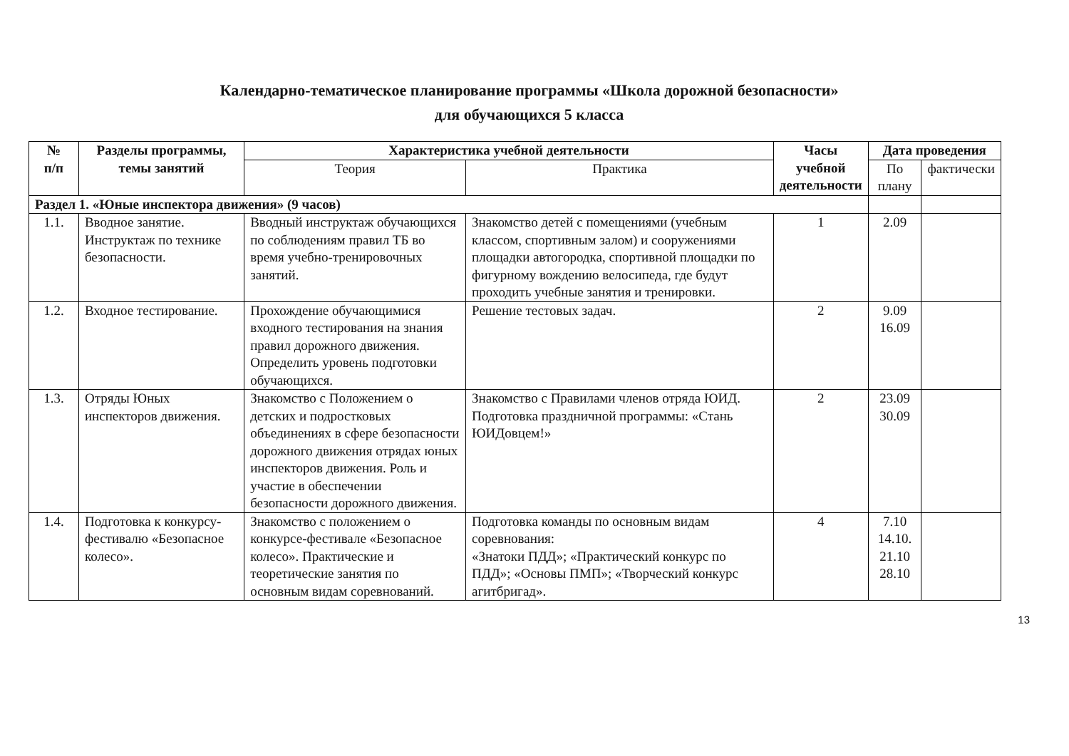Календарно-тематическое планирование программы «Школа дорожной безопасности»
для обучающихся 5 класса
| № п/п | Разделы программы, темы занятий | Характеристика учебной деятельности | | Часы учебной деятельности | Дата проведения | |
| --- | --- | --- | --- | --- | --- | --- |
| | | Теория | Практика | | По плану | фактически |
| Раздел 1. «Юные инспектора движения» (9 часов) | | | | | | |
| 1.1. | Вводное занятие. Инструктаж по технике безопасности. | Вводный инструктаж обучающихся по соблюдениям правил ТБ во время учебно-тренировочных занятий. | Знакомство детей с помещениями (учебным классом, спортивным залом) и сооружениями площадки автогородка, спортивной площадки по фигурному вождению велосипеда, где будут проходить учебные занятия и тренировки. | 1 | 2.09 | |
| 1.2. | Входное тестирование. | Прохождение обучающимися входного тестирования на знания правил дорожного движения. Определить уровень подготовки обучающихся. | Решение тестовых задач. | 2 | 9.09 16.09 | |
| 1.3. | Отряды Юных инспекторов движения. | Знакомство с Положением о детских и подростковых объединениях в сфере безопасности дорожного движения отрядах юных инспекторов движения. Роль и участие в обеспечении безопасности дорожного движения. | Знакомство с Правилами членов отряда ЮИД. Подготовка праздничной программы: «Стань ЮИДовцем!» | 2 | 23.09 30.09 | |
| 1.4. | Подготовка к конкурсу-фестивалю «Безопасное колесо». | Знакомство с положением о конкурсе-фестивале «Безопасное колесо». Практические и теоретические занятия по основным видам соревнований. | Подготовка команды по основным видам соревнования: «Знатоки ПДД»; «Практический конкурс по ПДД»; «Основы ПМП»; «Творческий конкурс агитбригад». | 4 | 7.10 14.10. 21.10 28.10 | |
13